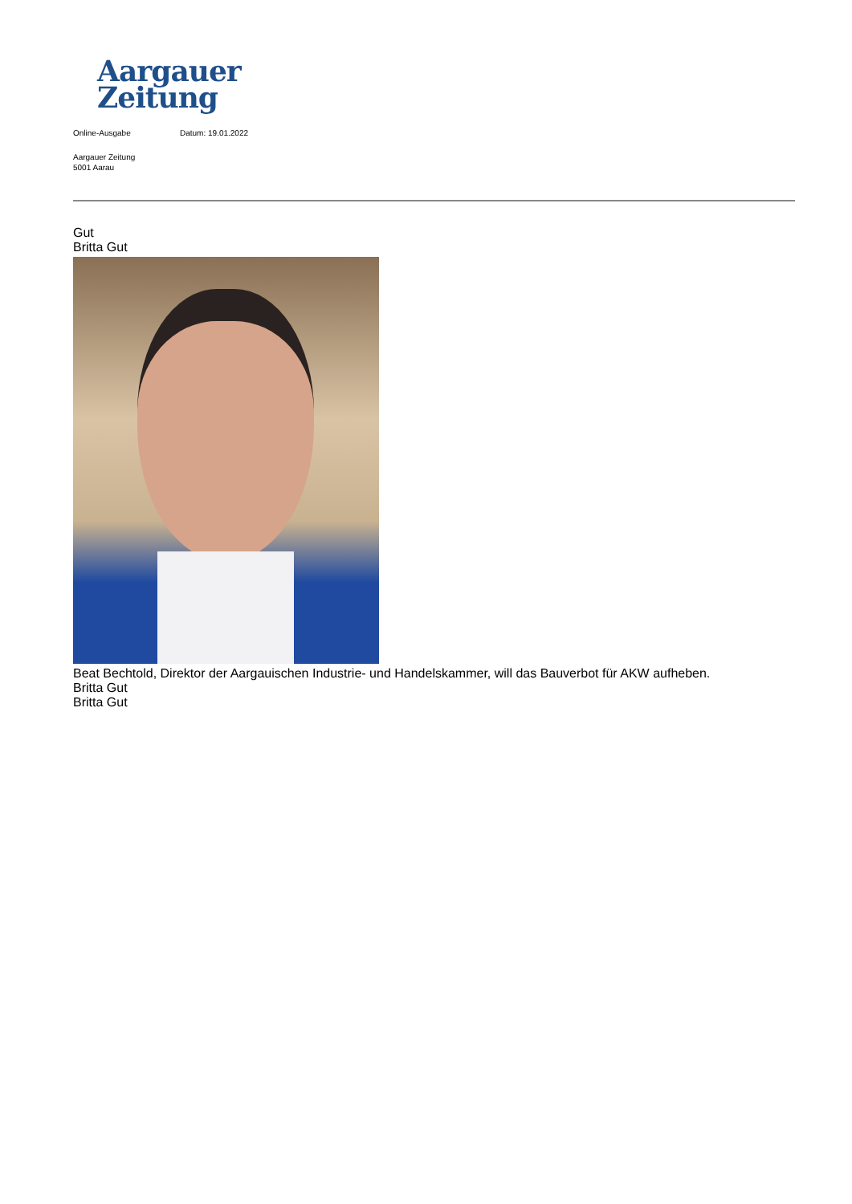Aargauer
Zeitung
Online-Ausgabe Datum: 19.01.2022
Aargauer Zeitung
5001 Aarau
Gut
Britta Gut
Beat Bechtold, Direktor der Aargauischen Industrie- und Handelskammer, will das Bauverbot für AKW aufheben.
Britta Gut
Britta Gut